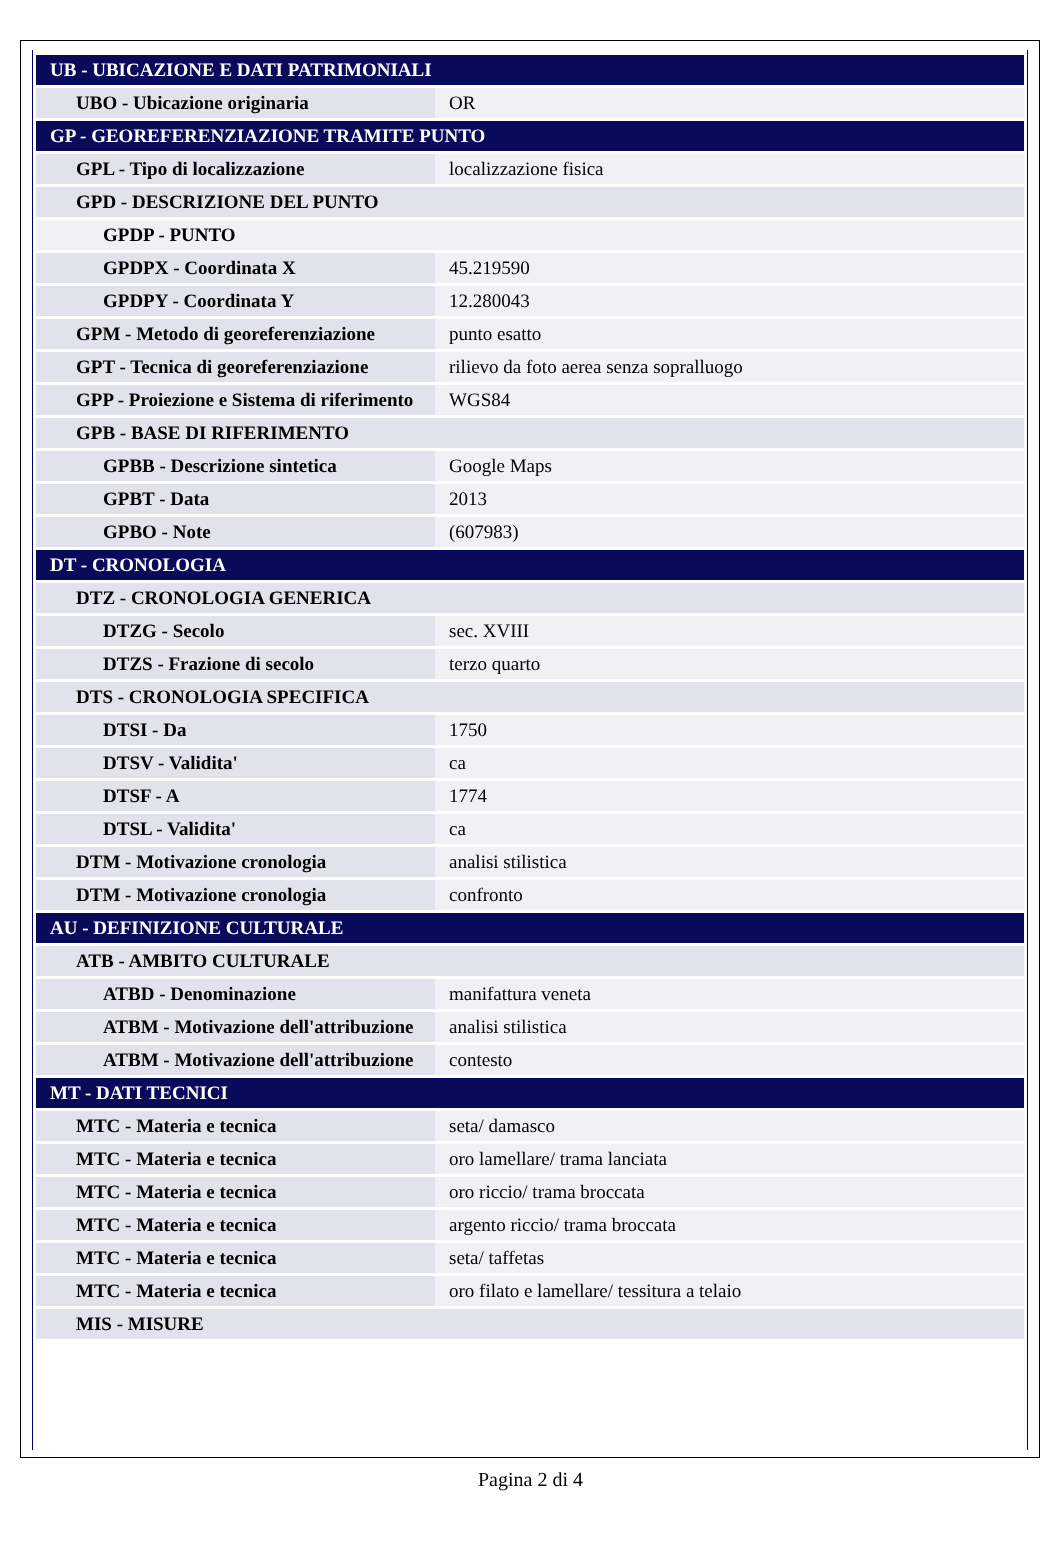| UB - UBICAZIONE E DATI PATRIMONIALI | |
| UBO - Ubicazione originaria | OR |
| GP - GEOREFERENZIAZIONE TRAMITE PUNTO | |
| GPL - Tipo di localizzazione | localizzazione fisica |
| GPD - DESCRIZIONE DEL PUNTO | |
| GPDP - PUNTO | |
| GPDPX - Coordinata X | 45.219590 |
| GPDPY - Coordinata Y | 12.280043 |
| GPM - Metodo di georeferenziazione | punto esatto |
| GPT - Tecnica di georeferenziazione | rilievo da foto aerea senza sopralluogo |
| GPP - Proiezione e Sistema di riferimento | WGS84 |
| GPB - BASE DI RIFERIMENTO | |
| GPBB - Descrizione sintetica | Google Maps |
| GPBT - Data | 2013 |
| GPBO - Note | (607983) |
| DT - CRONOLOGIA | |
| DTZ - CRONOLOGIA GENERICA | |
| DTZG - Secolo | sec. XVIII |
| DTZS - Frazione di secolo | terzo quarto |
| DTS - CRONOLOGIA SPECIFICA | |
| DTSI - Da | 1750 |
| DTSV - Validita' | ca |
| DTSF - A | 1774 |
| DTSL - Validita' | ca |
| DTM - Motivazione cronologia | analisi stilistica |
| DTM - Motivazione cronologia | confronto |
| AU - DEFINIZIONE CULTURALE | |
| ATB - AMBITO CULTURALE | |
| ATBD - Denominazione | manifattura veneta |
| ATBM - Motivazione dell'attribuzione | analisi stilistica |
| ATBM - Motivazione dell'attribuzione | contesto |
| MT - DATI TECNICI | |
| MTC - Materia e tecnica | seta/ damasco |
| MTC - Materia e tecnica | oro lamellare/ trama lanciata |
| MTC - Materia e tecnica | oro riccio/ trama broccata |
| MTC - Materia e tecnica | argento riccio/ trama broccata |
| MTC - Materia e tecnica | seta/ taffetas |
| MTC - Materia e tecnica | oro filato e lamellare/ tessitura a telaio |
| MIS - MISURE | |
Pagina 2 di 4